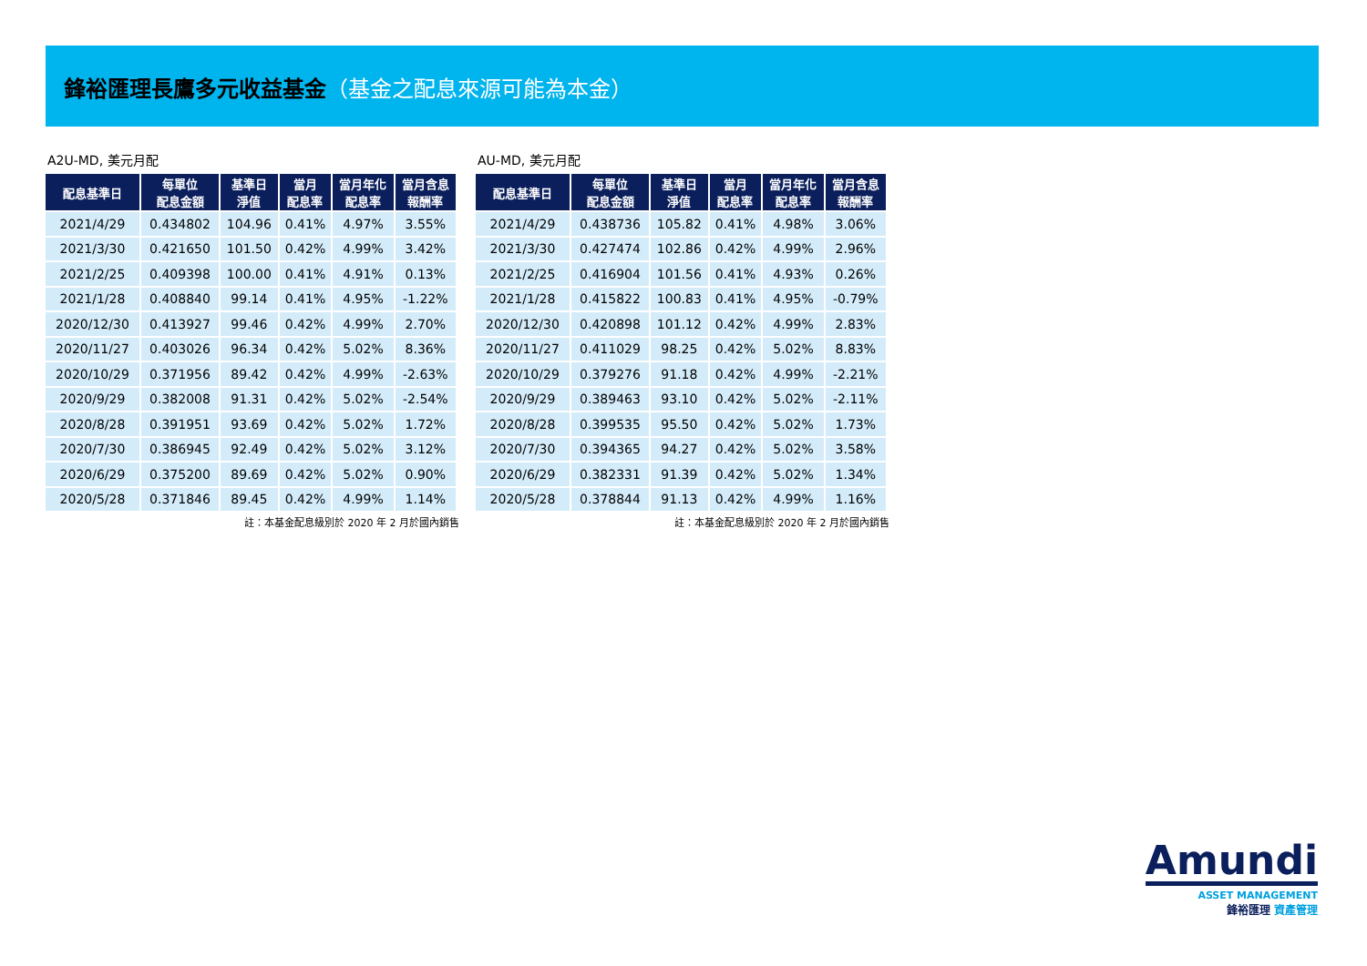鋒裕匯理長鷹多元收益基金（基金之配息來源可能為本金）
A2U-MD, 美元月配
| 配息基準日 | 每單位 配息金額 | 基準日 淨值 | 當月 配息率 | 當月年化 配息率 | 當月含息 報酬率 |
| --- | --- | --- | --- | --- | --- |
| 2021/4/29 | 0.434802 | 104.96 | 0.41% | 4.97% | 3.55% |
| 2021/3/30 | 0.421650 | 101.50 | 0.42% | 4.99% | 3.42% |
| 2021/2/25 | 0.409398 | 100.00 | 0.41% | 4.91% | 0.13% |
| 2021/1/28 | 0.408840 | 99.14 | 0.41% | 4.95% | -1.22% |
| 2020/12/30 | 0.413927 | 99.46 | 0.42% | 4.99% | 2.70% |
| 2020/11/27 | 0.403026 | 96.34 | 0.42% | 5.02% | 8.36% |
| 2020/10/29 | 0.371956 | 89.42 | 0.42% | 4.99% | -2.63% |
| 2020/9/29 | 0.382008 | 91.31 | 0.42% | 5.02% | -2.54% |
| 2020/8/28 | 0.391951 | 93.69 | 0.42% | 5.02% | 1.72% |
| 2020/7/30 | 0.386945 | 92.49 | 0.42% | 5.02% | 3.12% |
| 2020/6/29 | 0.375200 | 89.69 | 0.42% | 5.02% | 0.90% |
| 2020/5/28 | 0.371846 | 89.45 | 0.42% | 4.99% | 1.14% |
註：本基金配息級別於 2020 年 2 月於國內銷售
AU-MD, 美元月配
| 配息基準日 | 每單位 配息金額 | 基準日 淨值 | 當月 配息率 | 當月年化 配息率 | 當月含息 報酬率 |
| --- | --- | --- | --- | --- | --- |
| 2021/4/29 | 0.438736 | 105.82 | 0.41% | 4.98% | 3.06% |
| 2021/3/30 | 0.427474 | 102.86 | 0.42% | 4.99% | 2.96% |
| 2021/2/25 | 0.416904 | 101.56 | 0.41% | 4.93% | 0.26% |
| 2021/1/28 | 0.415822 | 100.83 | 0.41% | 4.95% | -0.79% |
| 2020/12/30 | 0.420898 | 101.12 | 0.42% | 4.99% | 2.83% |
| 2020/11/27 | 0.411029 | 98.25 | 0.42% | 5.02% | 8.83% |
| 2020/10/29 | 0.379276 | 91.18 | 0.42% | 4.99% | -2.21% |
| 2020/9/29 | 0.389463 | 93.10 | 0.42% | 5.02% | -2.11% |
| 2020/8/28 | 0.399535 | 95.50 | 0.42% | 5.02% | 1.73% |
| 2020/7/30 | 0.394365 | 94.27 | 0.42% | 5.02% | 3.58% |
| 2020/6/29 | 0.382331 | 91.39 | 0.42% | 5.02% | 1.34% |
| 2020/5/28 | 0.378844 | 91.13 | 0.42% | 4.99% | 1.16% |
註：本基金配息級別於 2020 年 2 月於國內銷售
Amundi
ASSET MANAGEMENT
鋒裕匯理 資產管理